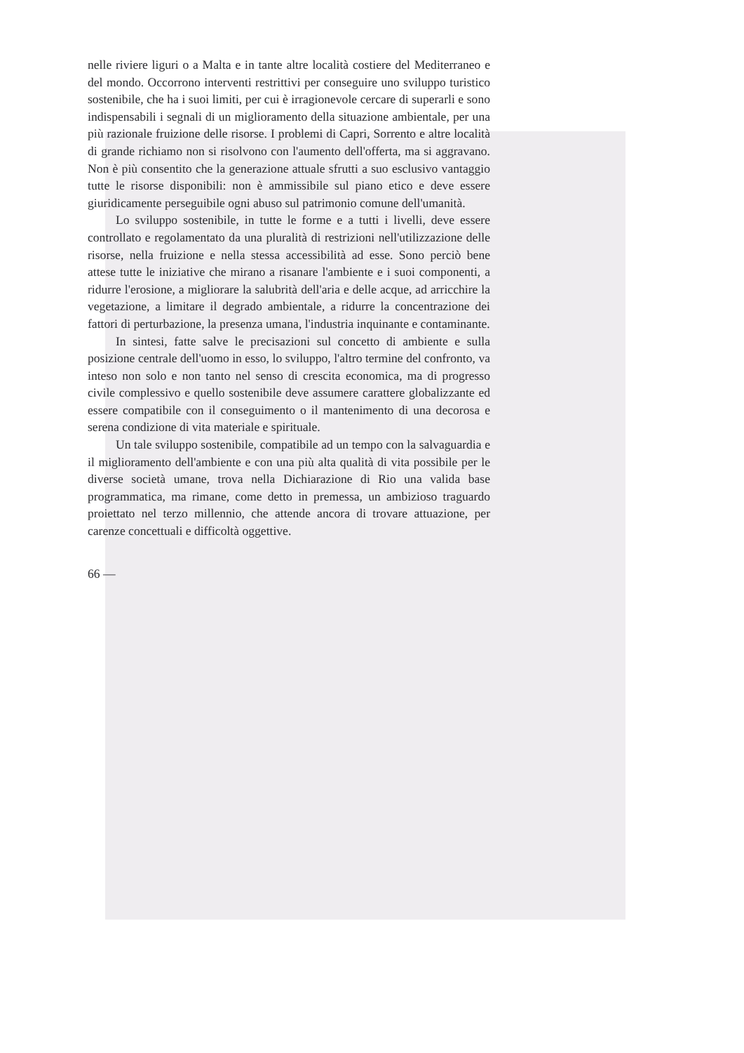nelle riviere liguri o a Malta e in tante altre località costiere del Mediterraneo e del mondo. Occorrono interventi restrittivi per conseguire uno sviluppo turistico sostenibile, che ha i suoi limiti, per cui è irragionevole cercare di superarli e sono indispensabili i segnali di un miglioramento della situazione ambientale, per una più razionale fruizione delle risorse. I problemi di Capri, Sorrento e altre località di grande richiamo non si risolvono con l'aumento dell'offerta, ma si aggravano. Non è più consentito che la generazione attuale sfrutti a suo esclusivo vantaggio tutte le risorse disponibili: non è ammissibile sul piano etico e deve essere giuridicamente perseguibile ogni abuso sul patrimonio comune dell'umanità.
Lo sviluppo sostenibile, in tutte le forme e a tutti i livelli, deve essere controllato e regolamentato da una pluralità di restrizioni nell'utilizzazione delle risorse, nella fruizione e nella stessa accessibilità ad esse. Sono perciò bene attese tutte le iniziative che mirano a risanare l'ambiente e i suoi componenti, a ridurre l'erosione, a migliorare la salubrità dell'aria e delle acque, ad arricchire la vegetazione, a limitare il degrado ambientale, a ridurre la concentrazione dei fattori di perturbazione, la presenza umana, l'industria inquinante e contaminante.
In sintesi, fatte salve le precisazioni sul concetto di ambiente e sulla posizione centrale dell'uomo in esso, lo sviluppo, l'altro termine del confronto, va inteso non solo e non tanto nel senso di crescita economica, ma di progresso civile complessivo e quello sostenibile deve assumere carattere globalizzante ed essere compatibile con il conseguimento o il mantenimento di una decorosa e serena condizione di vita materiale e spirituale.
Un tale sviluppo sostenibile, compatibile ad un tempo con la salvaguardia e il miglioramento dell'ambiente e con una più alta qualità di vita possibile per le diverse società umane, trova nella Dichiarazione di Rio una valida base programmatica, ma rimane, come detto in premessa, un ambizioso traguardo proiettato nel terzo millennio, che attende ancora di trovare attuazione, per carenze concettuali e difficoltà oggettive.
66 —